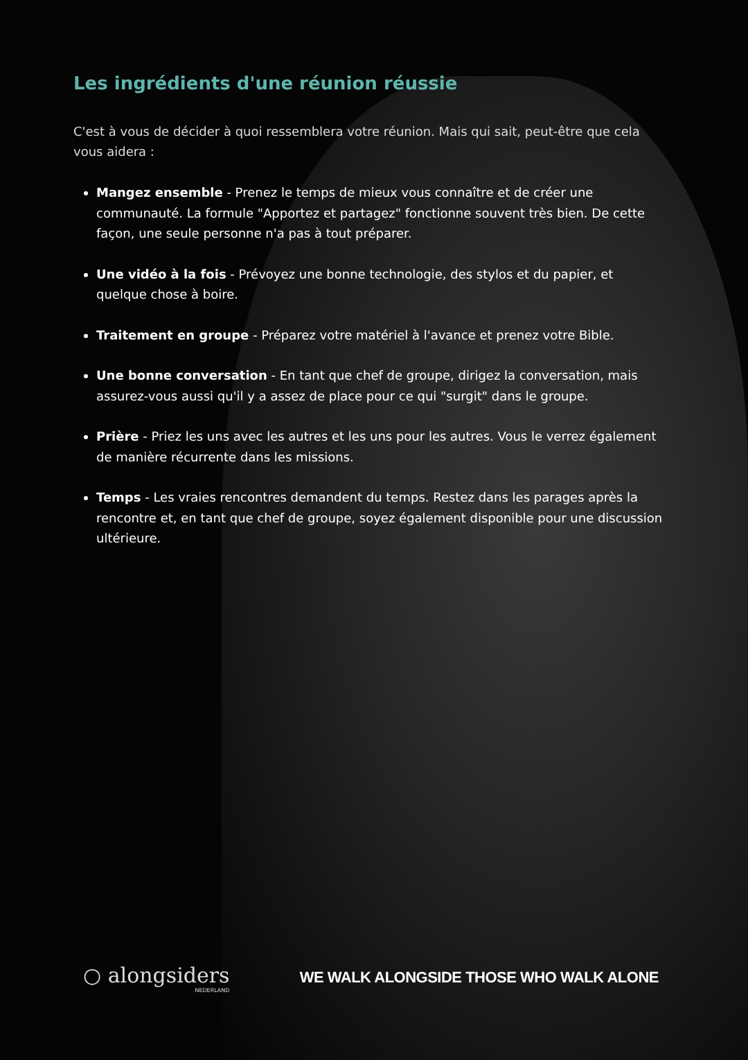Les ingrédients d'une réunion réussie
C'est à vous de décider à quoi ressemblera votre réunion. Mais qui sait, peut-être que cela vous aidera :
Mangez ensemble - Prenez le temps de mieux vous connaître et de créer une communauté. La formule "Apportez et partagez" fonctionne souvent très bien. De cette façon, une seule personne n'a pas à tout préparer.
Une vidéo à la fois - Prévoyez une bonne technologie, des stylos et du papier, et quelque chose à boire.
Traitement en groupe - Préparez votre matériel à l'avance et prenez votre Bible.
Une bonne conversation - En tant que chef de groupe, dirigez la conversation, mais assurez-vous aussi qu'il y a assez de place pour ce qui "surgit" dans le groupe.
Prière - Priez les uns avec les autres et les uns pour les autres. Vous le verrez également de manière récurrente dans les missions.
Temps - Les vraies rencontres demandent du temps. Restez dans les parages après la rencontre et, en tant que chef de groupe, soyez également disponible pour une discussion ultérieure.
○ alongsiders
NEDERLAND
WE WALK ALONGSIDE THOSE WHO WALK ALONE